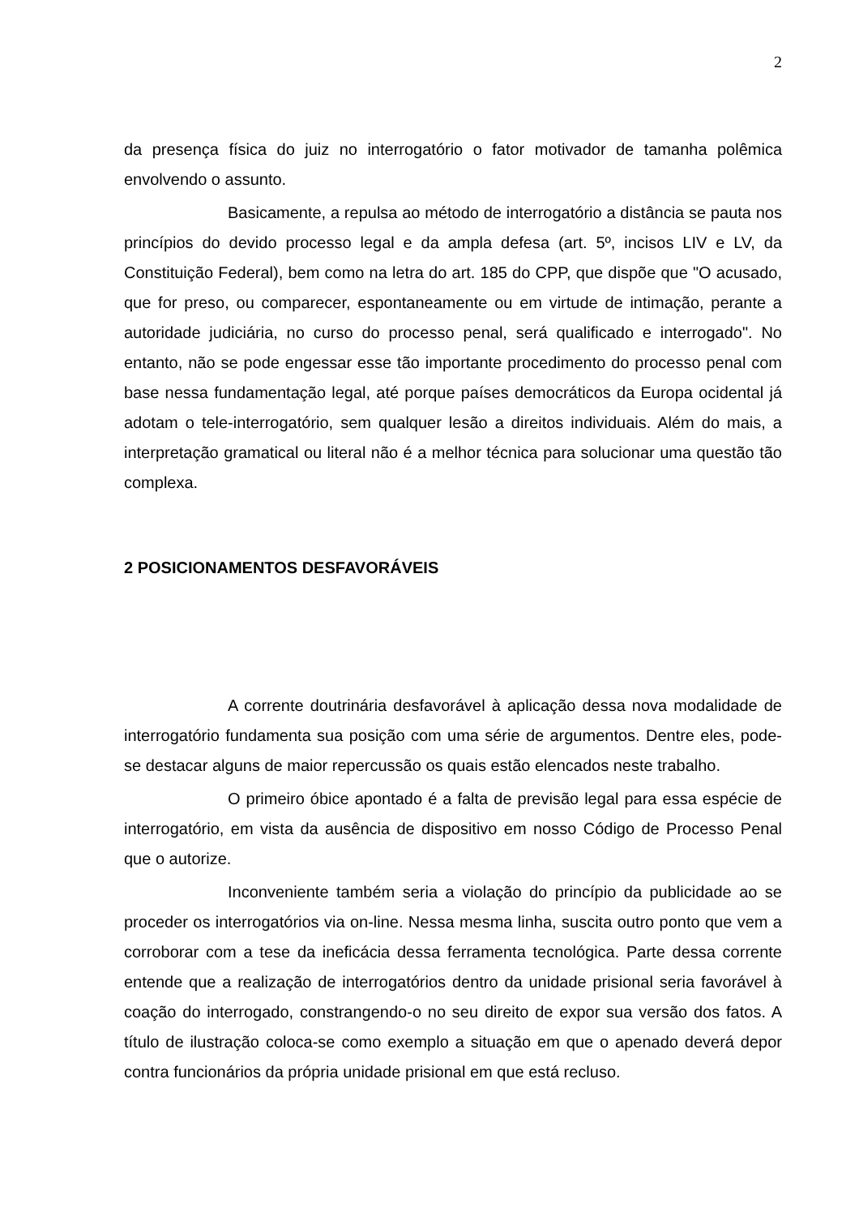2
da presença física do juiz no interrogatório o fator motivador de tamanha polêmica envolvendo o assunto.
Basicamente, a repulsa ao método de interrogatório a distância se pauta nos princípios do devido processo legal e da ampla defesa (art. 5º, incisos LIV e LV, da Constituição Federal), bem como na letra do art. 185 do CPP, que dispõe que "O acusado, que for preso, ou comparecer, espontaneamente ou em virtude de intimação, perante a autoridade judiciária, no curso do processo penal, será qualificado e interrogado". No entanto, não se pode engessar esse tão importante procedimento do processo penal com base nessa fundamentação legal, até porque países democráticos da Europa ocidental já adotam o tele-interrogatório, sem qualquer lesão a direitos individuais. Além do mais, a interpretação gramatical ou literal não é a melhor técnica para solucionar uma questão tão complexa.
2 POSICIONAMENTOS DESFAVORÁVEIS
A corrente doutrinária desfavorável à aplicação dessa nova modalidade de interrogatório fundamenta sua posição com uma série de argumentos. Dentre eles, pode-se destacar alguns de maior repercussão os quais estão elencados neste trabalho.
O primeiro óbice apontado é a falta de previsão legal para essa espécie de interrogatório, em vista da ausência de dispositivo em nosso Código de Processo Penal que o autorize.
Inconveniente também seria a violação do princípio da publicidade ao se proceder os interrogatórios via on-line. Nessa mesma linha, suscita outro ponto que vem a corroborar com a tese da ineficácia dessa ferramenta tecnológica. Parte dessa corrente entende que a realização de interrogatórios dentro da unidade prisional seria favorável à coação do interrogado, constrangendo-o no seu direito de expor sua versão dos fatos. A título de ilustração coloca-se como exemplo a situação em que o apenado deverá depor contra funcionários da própria unidade prisional em que está recluso.